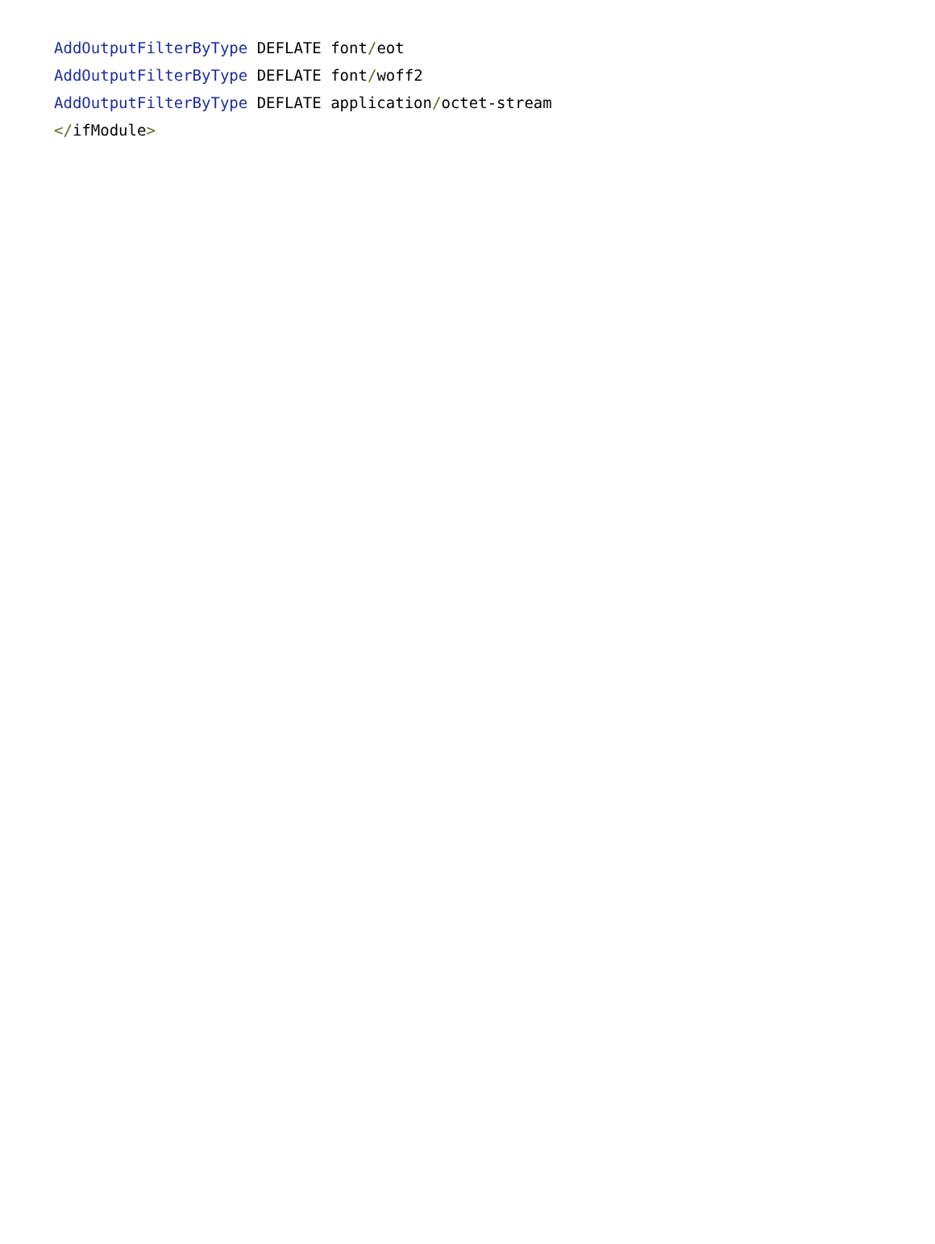AddOutputFilterByType DEFLATE font/eot
AddOutputFilterByType DEFLATE font/woff2
AddOutputFilterByType DEFLATE application/octet-stream
</ifModule>